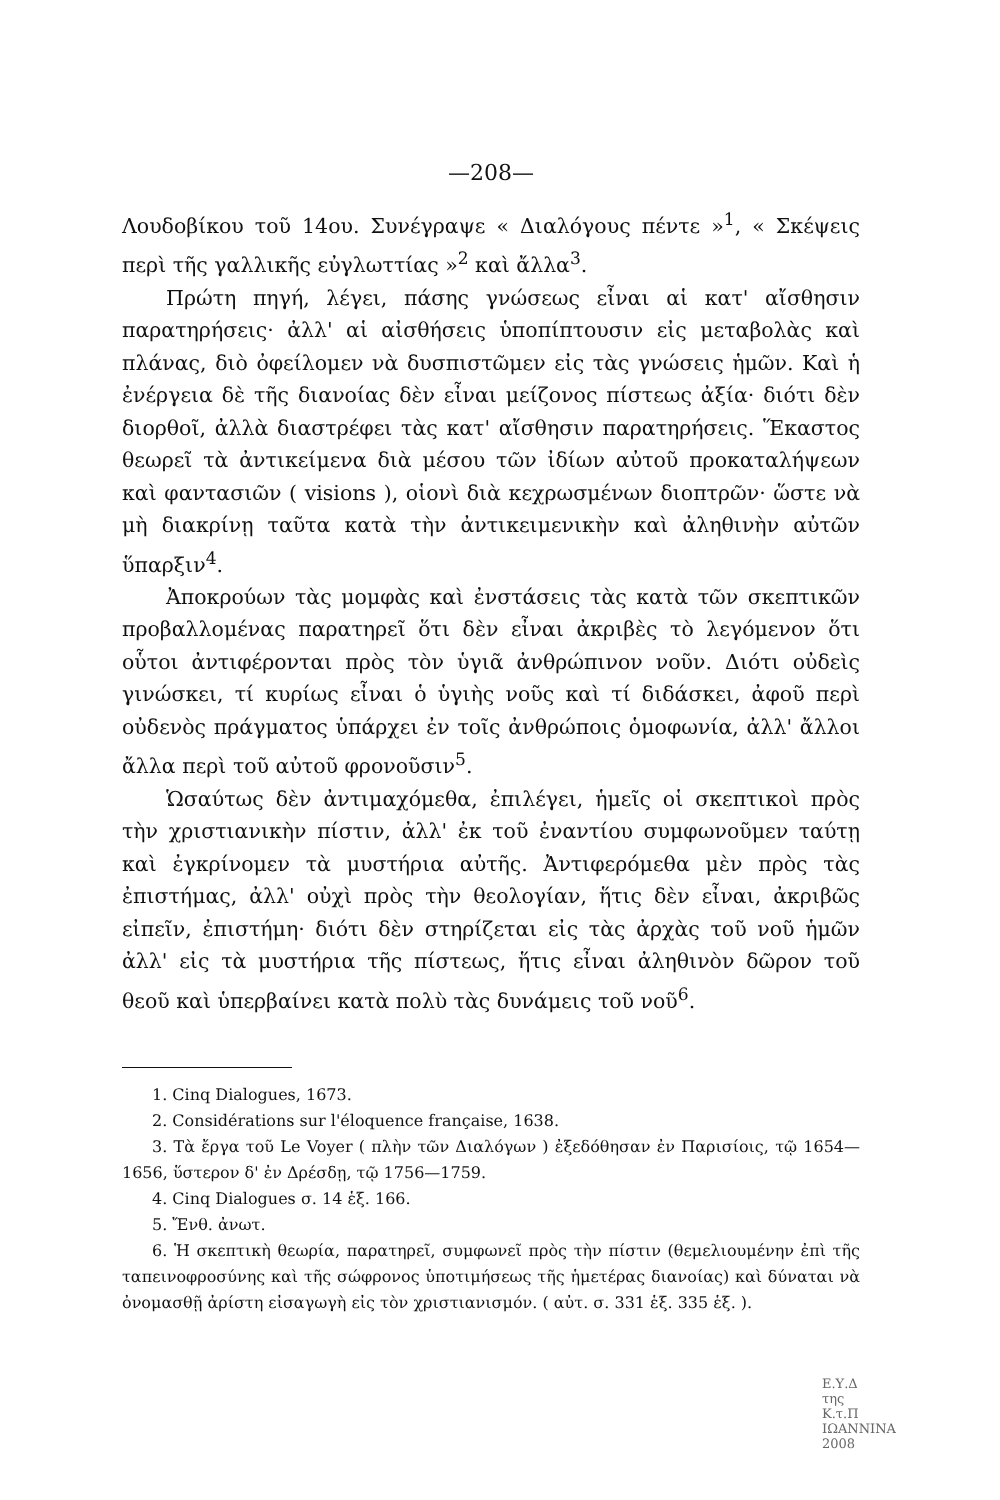—208—
Λουδοβίκου τοῦ 14ου. Συνέγραψε « Διαλόγους πέντε »<sup>1</sup>, « Σκέψεις περὶ τῆς γαλλικῆς εὐγλωττίας »<sup>2</sup> καὶ ἄλλα<sup>3</sup>.
Πρώτη πηγή, λέγει, πάσης γνώσεως εἶναι αἱ κατ' αἴσθησιν παρατηρήσεις· ἀλλ' αἱ αἰσθήσεις ὑποπίπτουσιν εἰς μεταβολὰς καὶ πλάνας, διὸ ὀφείλομεν νὰ δυσπιστῶμεν εἰς τὰς γνώσεις ἡμῶν. Καὶ ἡ ἐνέργεια δὲ τῆς διανοίας δὲν εἶναι μείζονος πίστεως ἀξία· διότι δὲν διορθοῖ, ἀλλὰ διαστρέφει τὰς κατ' αἴσθησιν παρατηρήσεις. Ἕκαστος θεωρεῖ τὰ ἀντικείμενα διὰ μέσου τῶν ἰδίων αὐτοῦ προκαταλήψεων καὶ φαντασιῶν ( visions ), οἱονὶ διὰ κεχρωσμένων διοπτρῶν· ὥστε νὰ μὴ διακρίνῃ ταῦτα κατὰ τὴν ἀντικειμενικὴν καὶ ἀληθινὴν αὐτῶν ὕπαρξιν<sup>4</sup>.
Ἀποκρούων τὰς μομφὰς καὶ ἐνστάσεις τὰς κατὰ τῶν σκεπτικῶν προβαλλομένας παρατηρεῖ ὅτι δὲν εἶναι ἀκριβὲς τὸ λεγόμενον ὅτι οὗτοι ἀντιφέρονται πρὸς τὸν ὑγιᾶ ἀνθρώπινον νοῦν. Διότι οὐδεὶς γινώσκει, τί κυρίως εἶναι ὁ ὑγιὴς νοῦς καὶ τί διδάσκει, ἀφοῦ περὶ οὐδενὸς πράγματος ὑπάρχει ἐν τοῖς ἀνθρώποις ὁμοφωνία, ἀλλ' ἄλλοι ἄλλα περὶ τοῦ αὐτοῦ φρονοῦσιν<sup>5</sup>.
Ὡσαύτως δὲν ἀντιμαχόμεθα, ἐπιλέγει, ἡμεῖς οἱ σκεπτικοὶ πρὸς τὴν χριστιανικὴν πίστιν, ἀλλ' ἐκ τοῦ ἐναντίου συμφωνοῦμεν ταύτῃ καὶ ἐγκρίνομεν τὰ μυστήρια αὐτῆς. Ἀντιφερόμεθα μὲν πρὸς τὰς ἐπιστήμας, ἀλλ' οὐχὶ πρὸς τὴν θεολογίαν, ἥτις δὲν εἶναι, ἀκριβῶς εἰπεῖν, ἐπιστήμη· διότι δὲν στηρίζεται εἰς τὰς ἀρχὰς τοῦ νοῦ ἡμῶν ἀλλ' εἰς τὰ μυστήρια τῆς πίστεως, ἥτις εἶναι ἀληθινὸν δῶρον τοῦ θεοῦ καὶ ὑπερβαίνει κατὰ πολὺ τὰς δυνάμεις τοῦ νοῦ<sup>6</sup>.
1. Cinq Dialogues, 1673.
2. Considérations sur l'éloquence française, 1638.
3. Τὰ ἔργα τοῦ Le Voyer ( πλὴν τῶν Διαλόγων ) ἐξεδόθησαν ἐν Παρισίοις, τῷ 1654—1656, ὕστερον δ' ἐν Δρέσδῃ, τῷ 1756—1759.
4. Cinq Dialogues σ. 14 ἑξ. 166.
5. Ἔνθ. ἀνωτ.
6. Ἡ σκεπτικὴ θεωρία, παρατηρεῖ, συμφωνεῖ πρὸς τὴν πίστιν (θεμελιουμένην ἐπὶ τῆς ταπεινοφροσύνης καὶ τῆς σώφρονος ὑποτιμήσεως τῆς ἡμετέρας διανοίας) καὶ δύναται νὰ ὀνομασθῇ ἀρίστη εἰσαγωγὴ εἰς τὸν χριστιανισμόν. ( αὐτ. σ. 331 ἑξ. 335 ἑξ. ).
Ε.Υ.Δ της Κ.τ.Π
ΙΩΑΝΝΙΝΑ 2008